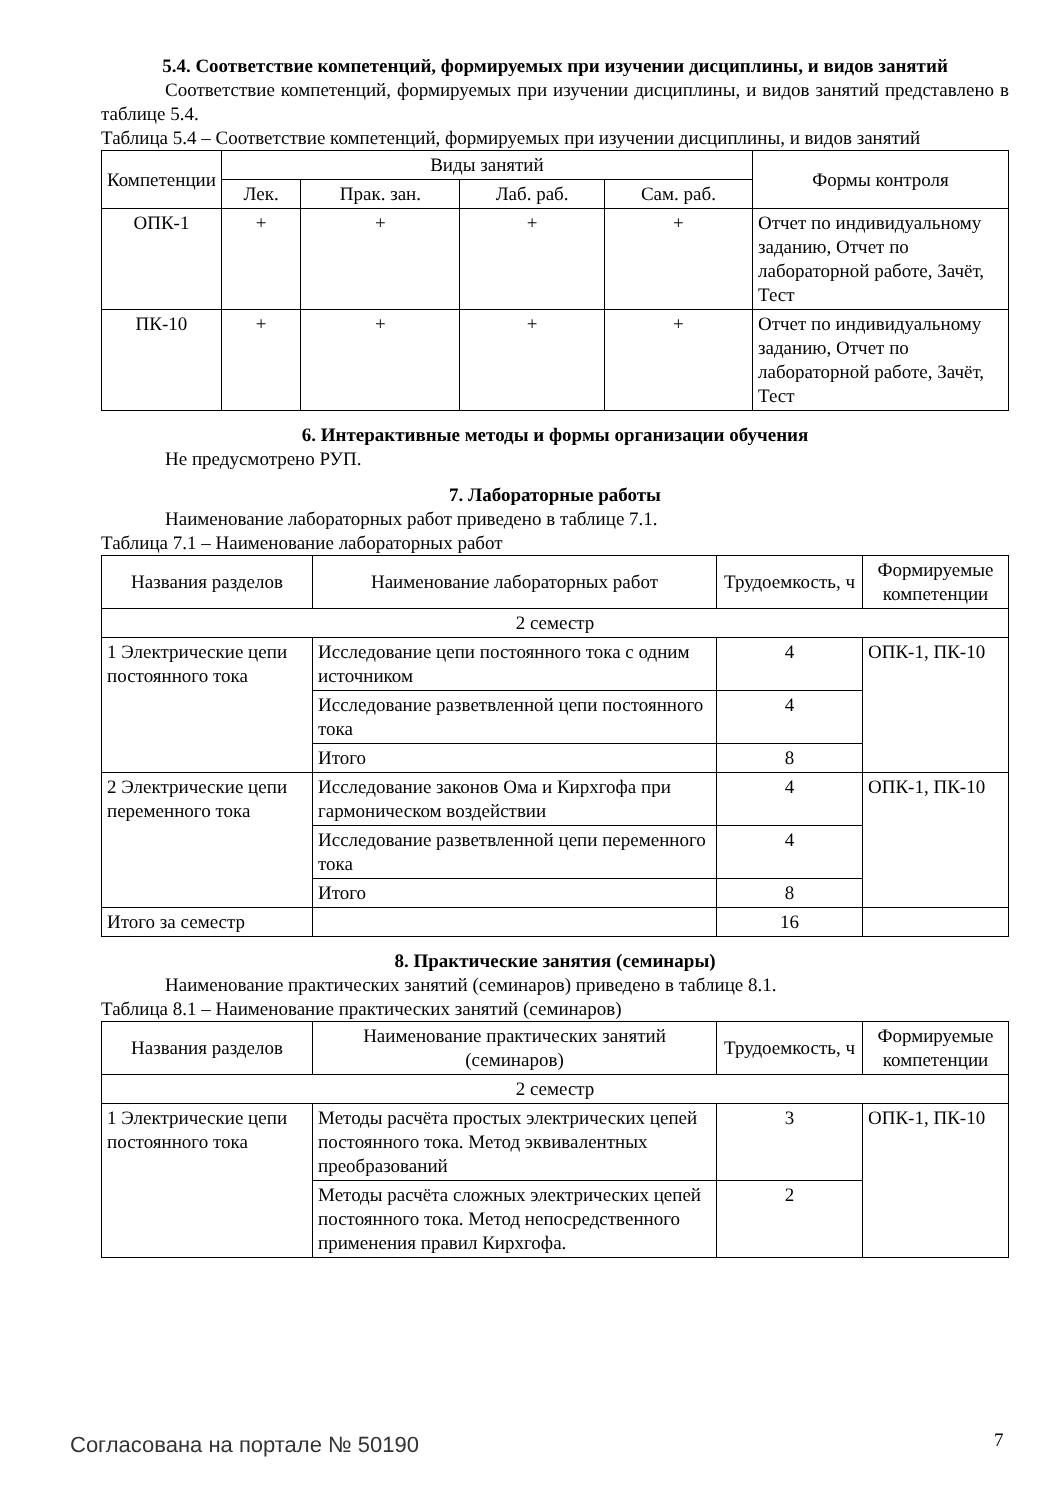5.4. Соответствие компетенций, формируемых при изучении дисциплины, и видов занятий
Соответствие компетенций, формируемых при изучении дисциплины, и видов занятий представлено в таблице 5.4.
Таблица 5.4 – Соответствие компетенций, формируемых при изучении дисциплины, и видов занятий
| Компетенции | Виды занятий | | | | Формы контроля |
| --- | --- | --- | --- | --- | --- |
| | Лек. | Прак. зан. | Лаб. раб. | Сам. раб. | |
| ОПК-1 | + | + | + | + | Отчет по индивидуальному заданию, Отчет по лабораторной работе, Зачёт, Тест |
| ПК-10 | + | + | + | + | Отчет по индивидуальному заданию, Отчет по лабораторной работе, Зачёт, Тест |
6. Интерактивные методы и формы организации обучения
Не предусмотрено РУП.
7. Лабораторные работы
Наименование лабораторных работ приведено в таблице 7.1.
Таблица 7.1 – Наименование лабораторных работ
| Названия разделов | Наименование лабораторных работ | Трудоемкость, ч | Формируемые компетенции |
| --- | --- | --- | --- |
| 2 семестр | | | |
| 1 Электрические цепи постоянного тока | Исследование цепи постоянного тока с одним источником | 4 | ОПК-1, ПК-10 |
| | Исследование разветвленной цепи постоянного тока | 4 | |
| | Итого | 8 | |
| 2 Электрические цепи переменного тока | Исследование законов Ома и Кирхгофа при гармоническом воздействии | 4 | ОПК-1, ПК-10 |
| | Исследование разветвленной цепи переменного тока | 4 | |
| | Итого | 8 | |
| Итого за семестр | | 16 | |
8. Практические занятия (семинары)
Наименование практических занятий (семинаров) приведено в таблице 8.1.
Таблица 8.1 – Наименование практических занятий (семинаров)
| Названия разделов | Наименование практических занятий (семинаров) | Трудоемкость, ч | Формируемые компетенции |
| --- | --- | --- | --- |
| 2 семестр | | | |
| 1 Электрические цепи постоянного тока | Методы расчёта простых электрических цепей постоянного тока. Метод эквивалентных преобразований | 3 | ОПК-1, ПК-10 |
| | Методы расчёта сложных электрических цепей постоянного тока. Метод непосредственного применения правил Кирхгофа. | 2 | |
Согласована на портале № 50190 7